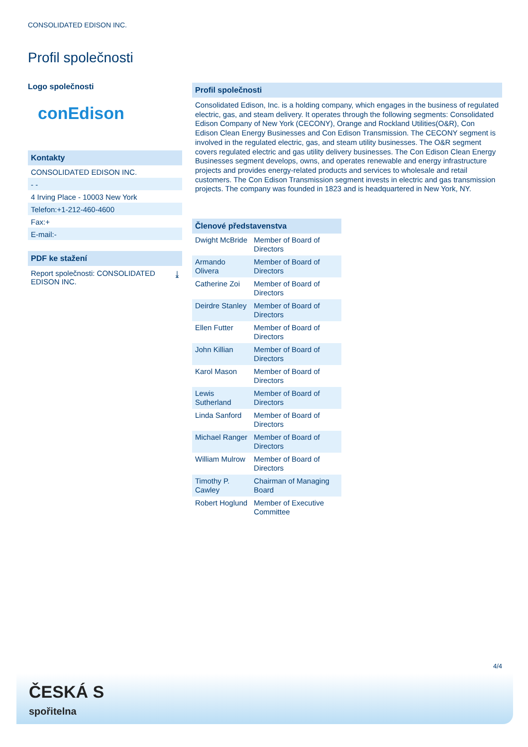CONSOLIDATED EDISON INC.
Profil společnosti
Logo společnosti
conEdison
Kontakty
CONSOLIDATED EDISON INC.
- -
4 Irving Place - 10003 New York
Telefon:+1-212-460-4600
Fax:+
E-mail:-
PDF ke stažení
Report společnosti: CONSOLIDATED
EDISON INC. ⤓
Profil společnosti
Consolidated Edison, Inc. is a holding company, which engages in the business of regulated electric, gas, and steam delivery. It operates through the following segments: Consolidated Edison Company of New York (CECONY), Orange and Rockland Utilities(O&R), Con Edison Clean Energy Businesses and Con Edison Transmission. The CECONY segment is involved in the regulated electric, gas, and steam utility businesses. The O&R segment covers regulated electric and gas utility delivery businesses. The Con Edison Clean Energy Businesses segment develops, owns, and operates renewable and energy infrastructure projects and provides energy-related products and services to wholesale and retail customers. The Con Edison Transmission segment invests in electric and gas transmission projects. The company was founded in 1823 and is headquartered in New York, NY.
Členové představenstva
| Dwight McBride | Member of Board of Directors |
| Armando Olivera | Member of Board of Directors |
| Catherine Zoi | Member of Board of Directors |
| Deirdre Stanley | Member of Board of Directors |
| Ellen Futter | Member of Board of Directors |
| John Killian | Member of Board of Directors |
| Karol Mason | Member of Board of Directors |
| Lewis Sutherland | Member of Board of Directors |
| Linda Sanford | Member of Board of Directors |
| Michael Ranger | Member of Board of Directors |
| William Mulrow | Member of Board of Directors |
| Timothy P. Cawley | Chairman of Managing Board |
| Robert Hoglund | Member of Executive Committee |
4/4
ČESKÁ S
spořitelna